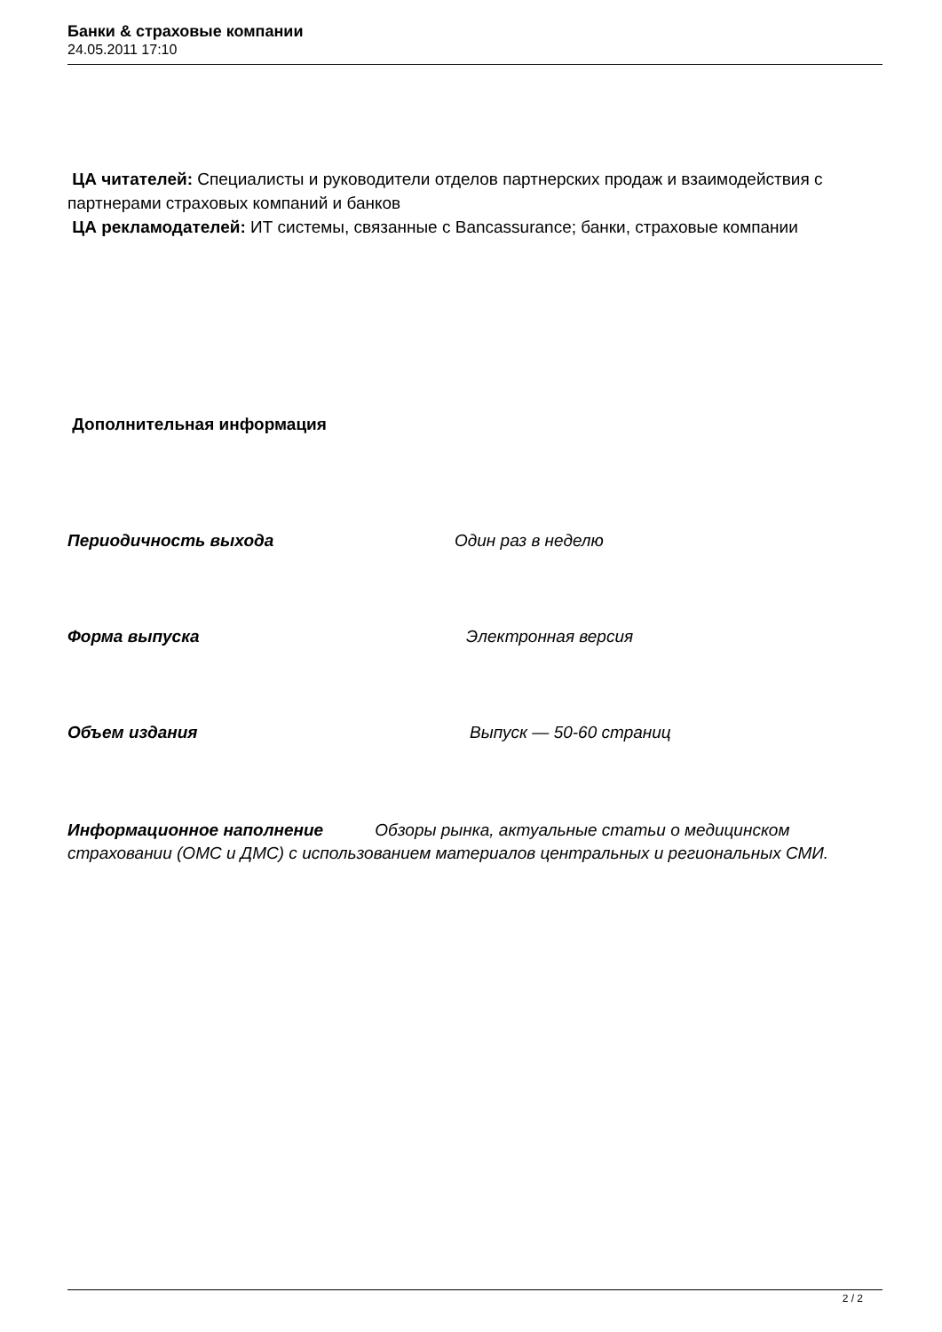Банки & страховые компании
24.05.2011 17:10
ЦА читателей: Специалисты и руководители отделов партнерских продаж и взаимодействия с партнерами страховых компаний и банков
ЦА рекламодателей: ИТ системы, связанные с Bancassurance; банки, страховые компании
Дополнительная информация
Периодичность выхода Один раз в неделю
Форма выпуска Электронная версия
Объем издания Выпуск — 50-60 страниц
Информационное наполнение Обзоры рынка, актуальные статьи о медицинском страховании (ОМС и ДМС) с использованием материалов центральных и региональных СМИ.
2 / 2